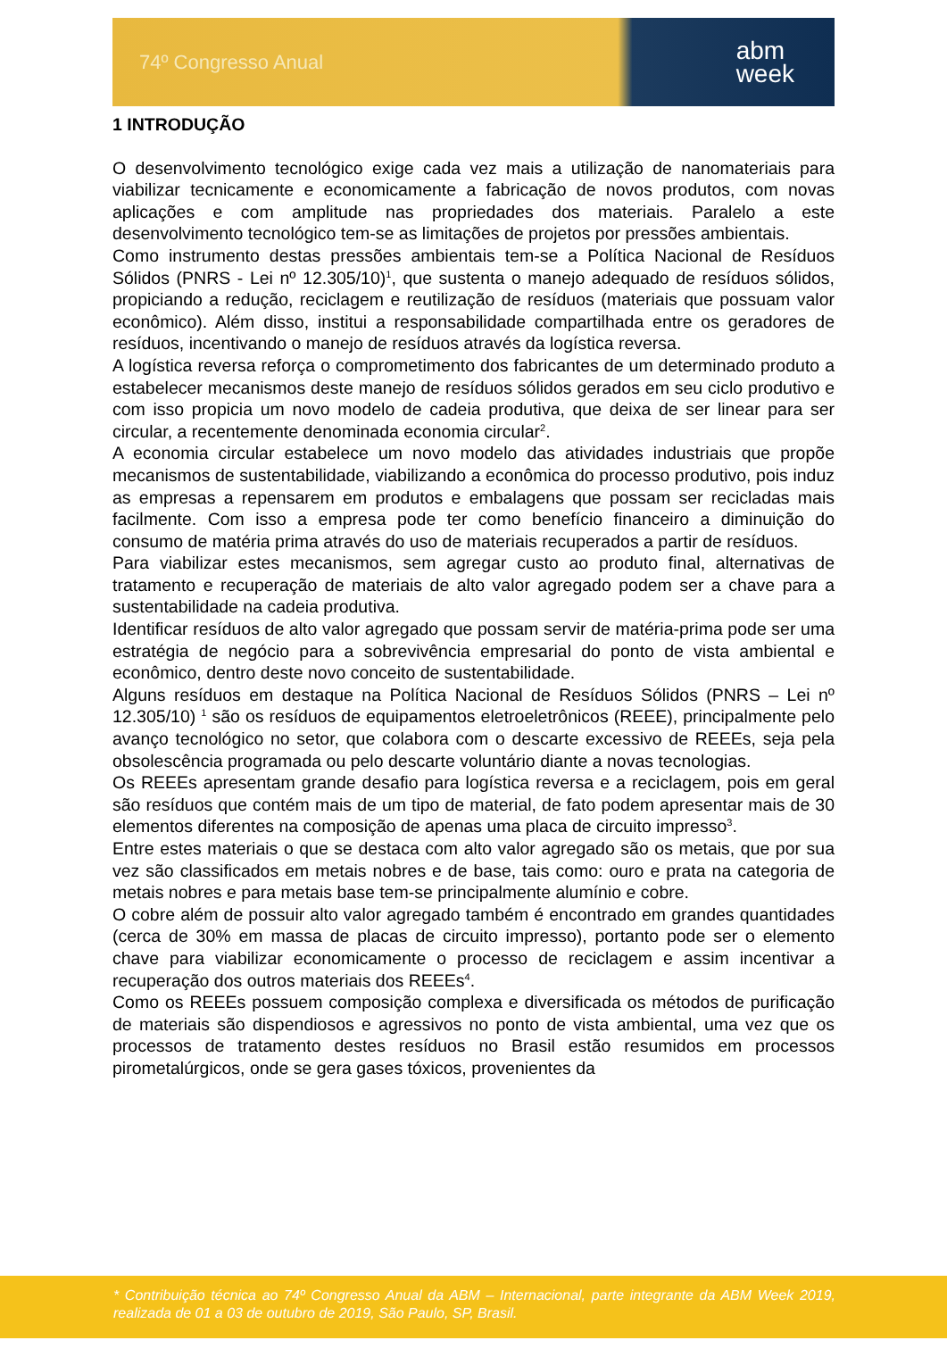74º Congresso Anual abm
week
1 INTRODUÇÃO
O desenvolvimento tecnológico exige cada vez mais a utilização de nanomateriais para viabilizar tecnicamente e economicamente a fabricação de novos produtos, com novas aplicações e com amplitude nas propriedades dos materiais. Paralelo a este desenvolvimento tecnológico tem-se as limitações de projetos por pressões ambientais.
Como instrumento destas pressões ambientais tem-se a Política Nacional de Resíduos Sólidos (PNRS - Lei nº 12.305/10)<sup>1</sup>, que sustenta o manejo adequado de resíduos sólidos, propiciando a redução, reciclagem e reutilização de resíduos (materiais que possuam valor econômico). Além disso, institui a responsabilidade compartilhada entre os geradores de resíduos, incentivando o manejo de resíduos através da logística reversa.
A logística reversa reforça o comprometimento dos fabricantes de um determinado produto a estabelecer mecanismos deste manejo de resíduos sólidos gerados em seu ciclo produtivo e com isso propicia um novo modelo de cadeia produtiva, que deixa de ser linear para ser circular, a recentemente denominada economia circular<sup>2</sup>.
A economia circular estabelece um novo modelo das atividades industriais que propõe mecanismos de sustentabilidade, viabilizando a econômica do processo produtivo, pois induz as empresas a repensarem em produtos e embalagens que possam ser recicladas mais facilmente. Com isso a empresa pode ter como benefício financeiro a diminuição do consumo de matéria prima através do uso de materiais recuperados a partir de resíduos.
Para viabilizar estes mecanismos, sem agregar custo ao produto final, alternativas de tratamento e recuperação de materiais de alto valor agregado podem ser a chave para a sustentabilidade na cadeia produtiva.
Identificar resíduos de alto valor agregado que possam servir de matéria-prima pode ser uma estratégia de negócio para a sobrevivência empresarial do ponto de vista ambiental e econômico, dentro deste novo conceito de sustentabilidade.
Alguns resíduos em destaque na Política Nacional de Resíduos Sólidos (PNRS – Lei nº 12.305/10) <sup>1</sup> são os resíduos de equipamentos eletroeletrônicos (REEE), principalmente pelo avanço tecnológico no setor, que colabora com o descarte excessivo de REEEs, seja pela obsolescência programada ou pelo descarte voluntário diante a novas tecnologias.
Os REEEs apresentam grande desafio para logística reversa e a reciclagem, pois em geral são resíduos que contém mais de um tipo de material, de fato podem apresentar mais de 30 elementos diferentes na composição de apenas uma placa de circuito impresso<sup>3</sup>.
Entre estes materiais o que se destaca com alto valor agregado são os metais, que por sua vez são classificados em metais nobres e de base, tais como: ouro e prata na categoria de metais nobres e para metais base tem-se principalmente alumínio e cobre.
O cobre além de possuir alto valor agregado também é encontrado em grandes quantidades (cerca de 30% em massa de placas de circuito impresso), portanto pode ser o elemento chave para viabilizar economicamente o processo de reciclagem e assim incentivar a recuperação dos outros materiais dos REEEs<sup>4</sup>.
Como os REEEs possuem composição complexa e diversificada os métodos de purificação de materiais são dispendiosos e agressivos no ponto de vista ambiental, uma vez que os processos de tratamento destes resíduos no Brasil estão resumidos em processos pirometalúrgicos, onde se gera gases tóxicos, provenientes da
* Contribuição técnica ao 74º Congresso Anual da ABM – Internacional, parte integrante da ABM Week 2019, realizada de 01 a 03 de outubro de 2019, São Paulo, SP, Brasil.